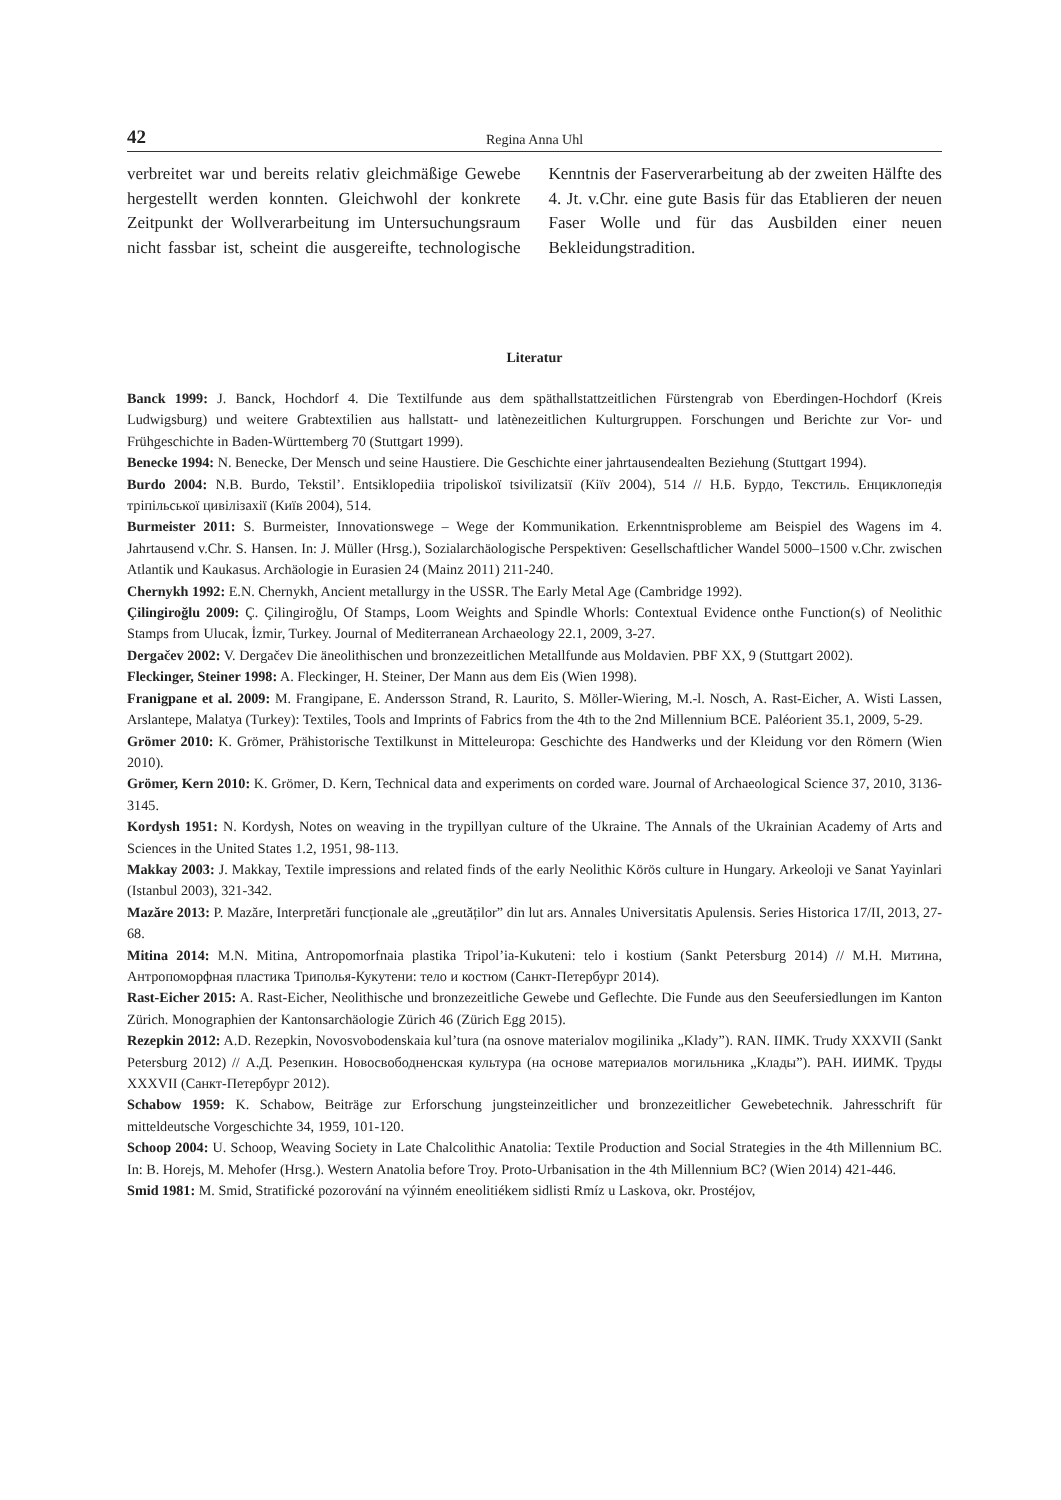42 Regina Anna Uhl
verbreitet war und bereits relativ gleichmäßige Gewebe hergestellt werden konnten. Gleichwohl der konkrete Zeitpunkt der Wollverarbeitung im Untersuchungsraum nicht fassbar ist, scheint die ausgereifte, technologische Kenntnis der Faserverarbeitung ab der zweiten Hälfte des 4. Jt. v.Chr. eine gute Basis für das Etablieren der neuen Faser Wolle und für das Ausbilden einer neuen Bekleidungstradition.
Literatur
Banck 1999: J. Banck, Hochdorf 4. Die Textilfunde aus dem späthallstattzeitlichen Fürstengrab von Eberdingen-Hochdorf (Kreis Ludwigsburg) und weitere Grabtextilien aus hallstatt- und latènezeitlichen Kulturgruppen. Forschungen und Berichte zur Vor- und Frühgeschichte in Baden-Württemberg 70 (Stuttgart 1999).
Benecke 1994: N. Benecke, Der Mensch und seine Haustiere. Die Geschichte einer jahrtausendealten Beziehung (Stuttgart 1994).
Burdo 2004: N.B. Burdo, Tekstil’. Entsiklopediia tripoliskoї tsivilizatsiї (Kiїv 2004), 514 // Н.Б. Бурдо, Текстиль. Енциклопедія трiпільської цивiлiзахiї (Київ 2004), 514.
Burmeister 2011: S. Burmeister, Innovationswege – Wege der Kommunikation. Erkenntnisprobleme am Beispiel des Wagens im 4. Jahrtausend v.Chr. S. Hansen. In: J. Müller (Hrsg.), Sozialarchäologische Perspektiven: Gesellschaftlicher Wandel 5000–1500 v.Chr. zwischen Atlantik und Kaukasus. Archäologie in Eurasien 24 (Mainz 2011) 211-240.
Chernykh 1992: E.N. Chernykh, Ancient metallurgy in the USSR. The Early Metal Age (Cambridge 1992).
Çilingiroğlu 2009: Ç. Çilingiroğlu, Of Stamps, Loom Weights and Spindle Whorls: Contextual Evidence onthe Function(s) of Neolithic Stamps from Ulucak, İzmir, Turkey. Journal of Mediterranean Archaeology 22.1, 2009, 3-27.
Dergačev 2002: V. Dergačev Die äneolithischen und bronzezeitlichen Metallfunde aus Moldavien. PBF XX, 9 (Stuttgart 2002).
Fleckinger, Steiner 1998: A. Fleckinger, H. Steiner, Der Mann aus dem Eis (Wien 1998).
Franigpane et al. 2009: M. Frangipane, E. Andersson Strand, R. Laurito, S. Möller-Wiering, M.-l. Nosch, A. Rast-Eicher, A. Wisti Lassen, Arslantepe, Malatya (Turkey): Textiles, Tools and Imprints of Fabrics from the 4th to the 2nd Millennium BCE. Paléorient 35.1, 2009, 5-29.
Grömer 2010: K. Grömer, Prähistorische Textilkunst in Mitteleuropa: Geschichte des Handwerks und der Kleidung vor den Römern (Wien 2010).
Grömer, Kern 2010: K. Grömer, D. Kern, Technical data and experiments on corded ware. Journal of Archaeological Science 37, 2010, 3136-3145.
Kordysh 1951: N. Kordysh, Notes on weaving in the trypillyan culture of the Ukraine. The Annals of the Ukrainian Academy of Arts and Sciences in the United States 1.2, 1951, 98-113.
Makkay 2003: J. Makkay, Textile impressions and related finds of the early Neolithic Körös culture in Hungary. Arkeoloji ve Sanat Yayinlari (Istanbul 2003), 321-342.
Mazăre 2013: P. Mazăre, Interpretări funcționale ale „greutăților” din lut ars. Annales Universitatis Apulensis. Series Historica 17/II, 2013, 27-68.
Mitina 2014: M.N. Mitina, Antropomorfnaia plastika Tripol’ia-Kukuteni: telo i kostium (Sankt Petersburg 2014) // М.Н. Митина, Антропоморфная пластика Триполья-Кукутени: тело и костюм (Санкт-Петербург 2014).
Rast-Eicher 2015: A. Rast-Eicher, Neolithische und bronzezeitliche Gewebe und Geflechte. Die Funde aus den Seeufersiedlungen im Kanton Zürich. Monographien der Kantonsarchäologie Zürich 46 (Zürich Egg 2015).
Rezepkin 2012: A.D. Rezepkin, Novosvobodenskaia kul’tura (na osnove materialov mogilinika „Klady”). RAN. IIMK. Trudy XXXVII (Sankt Petersburg 2012) // А.Д. Резепкин. Новосвободненская культура (на основе материалов могильника „Клады”). РАН. ИИМК. Труды XXXVII (Санкт-Петербург 2012).
Schabow 1959: K. Schabow, Beiträge zur Erforschung jungsteinzeitlicher und bronzezeitlicher Gewebetechnik. Jahresschrift für mitteldeutsche Vorgeschichte 34, 1959, 101-120.
Schoop 2004: U. Schoop, Weaving Society in Late Chalcolithic Anatolia: Textile Production and Social Strategies in the 4th Millennium BC. In: B. Horejs, M. Mehofer (Hrsg.). Western Anatolia before Troy. Proto-Urbanisation in the 4th Millennium BC? (Wien 2014) 421-446.
Smid 1981: M. Smid, Stratifické pozorování na výinném eneolitiékem sidlisti Rmíz u Laskova, okr. Prostéjov,